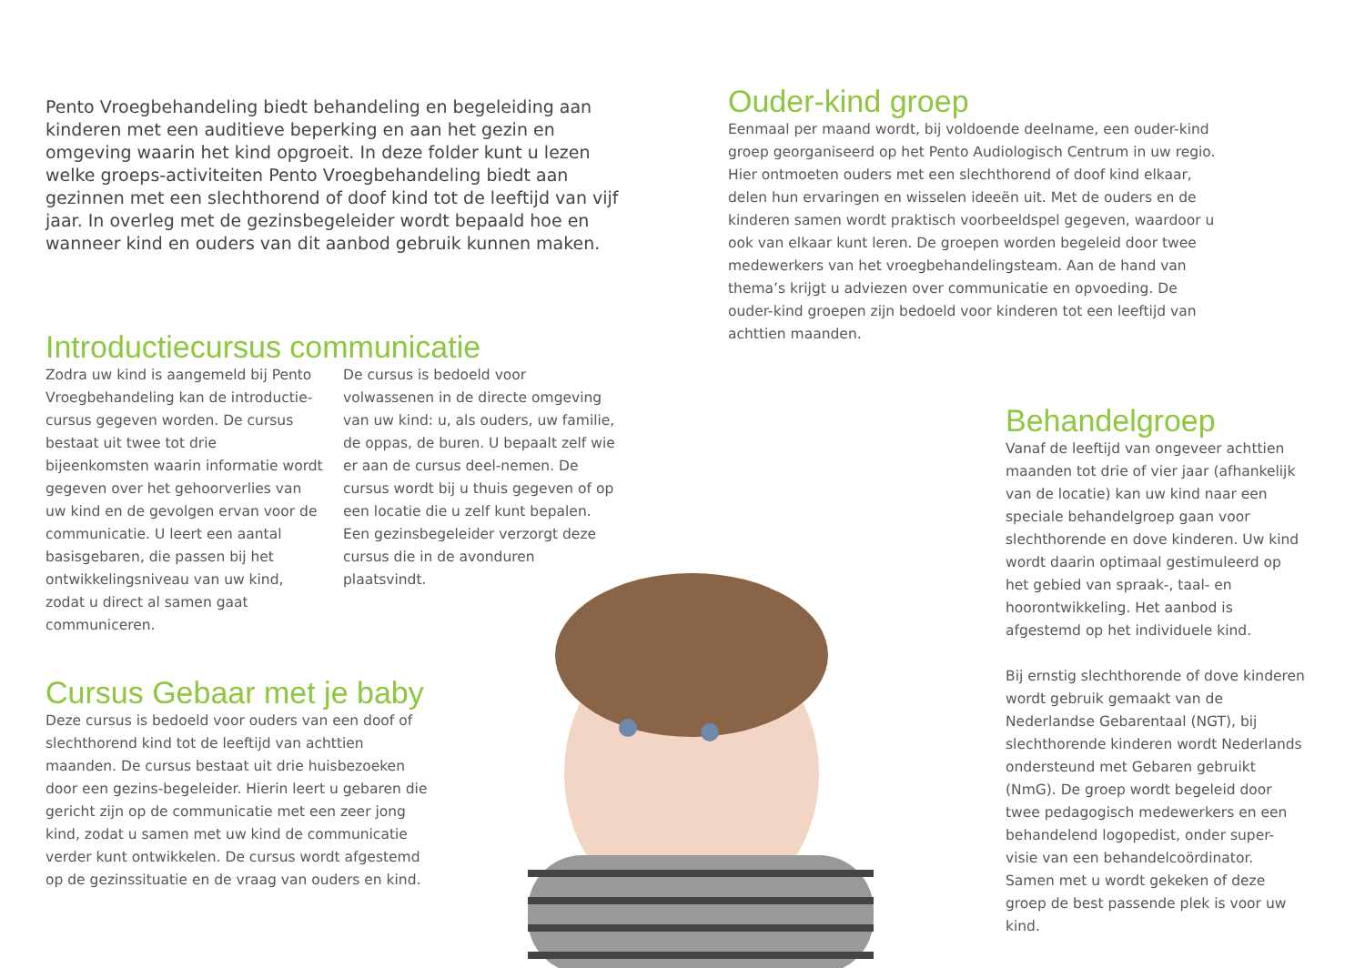Pento Vroegbehandeling biedt behandeling en begeleiding aan kinderen met een auditieve beperking en aan het gezin en omgeving waarin het kind opgroeit. In deze folder kunt u lezen welke groeps-activiteiten Pento Vroegbehandeling biedt aan gezinnen met een slechthorend of doof kind tot de leeftijd van vijf jaar. In overleg met de gezinsbegeleider wordt bepaald hoe en wanneer kind en ouders van dit aanbod gebruik kunnen maken.
Ouder-kind groep
Eenmaal per maand wordt, bij voldoende deelname, een ouder-kind groep georganiseerd op het Pento Audiologisch Centrum in uw regio. Hier ontmoeten ouders met een slechthorend of doof kind elkaar, delen hun ervaringen en wisselen ideeën uit. Met de ouders en de kinderen samen wordt praktisch voorbeeldspel gegeven, waardoor u ook van elkaar kunt leren. De groepen worden begeleid door twee medewerkers van het vroegbehandelingsteam. Aan de hand van thema’s krijgt u adviezen over communicatie en opvoeding. De ouder-kind groepen zijn bedoeld voor kinderen tot een leeftijd van achttien maanden.
Introductiecursus communicatie
Zodra uw kind is aangemeld bij Pento Vroegbehandeling kan de introductie-cursus gegeven worden. De cursus bestaat uit twee tot drie bijeenkomsten waarin informatie wordt gegeven over het gehoorverlies van uw kind en de gevolgen ervan voor de communicatie. U leert een aantal basisgebaren, die passen bij het ontwikkelingsniveau van uw kind, zodat u direct al samen gaat communiceren.
De cursus is bedoeld voor volwassenen in de directe omgeving van uw kind: u, als ouders, uw familie, de oppas, de buren. U bepaalt zelf wie er aan de cursus deel-nemen. De cursus wordt bij u thuis gegeven of op een locatie die u zelf kunt bepalen. Een gezinsbegeleider verzorgt deze cursus die in de avonduren plaatsvindt.
Behandelgroep
Vanaf de leeftijd van ongeveer achttien maanden tot drie of vier jaar (afhankelijk van de locatie) kan uw kind naar een speciale behandelgroep gaan voor slechthorende en dove kinderen. Uw kind wordt daarin optimaal gestimuleerd op het gebied van spraak-, taal- en hoorontwikkeling. Het aanbod is afgestemd op het individuele kind.
Bij ernstig slechthorende of dove kinderen wordt gebruik gemaakt van de Nederlandse Gebarentaal (NGT), bij slechthorende kinderen wordt Nederlands ondersteund met Gebaren gebruikt (NmG). De groep wordt begeleid door twee pedagogisch medewerkers en een behandelend logopedist, onder super-visie van een behandelcoördinator. Samen met u wordt gekeken of deze groep de best passende plek is voor uw kind.
Cursus Gebaar met je baby
Deze cursus is bedoeld voor ouders van een doof of slechthorend kind tot de leeftijd van achttien maanden. De cursus bestaat uit drie huisbezoeken door een gezins-begeleider. Hierin leert u gebaren die gericht zijn op de communicatie met een zeer jong kind, zodat u samen met uw kind de communicatie verder kunt ontwikkelen. De cursus wordt afgestemd op de gezinssituatie en de vraag van ouders en kind.